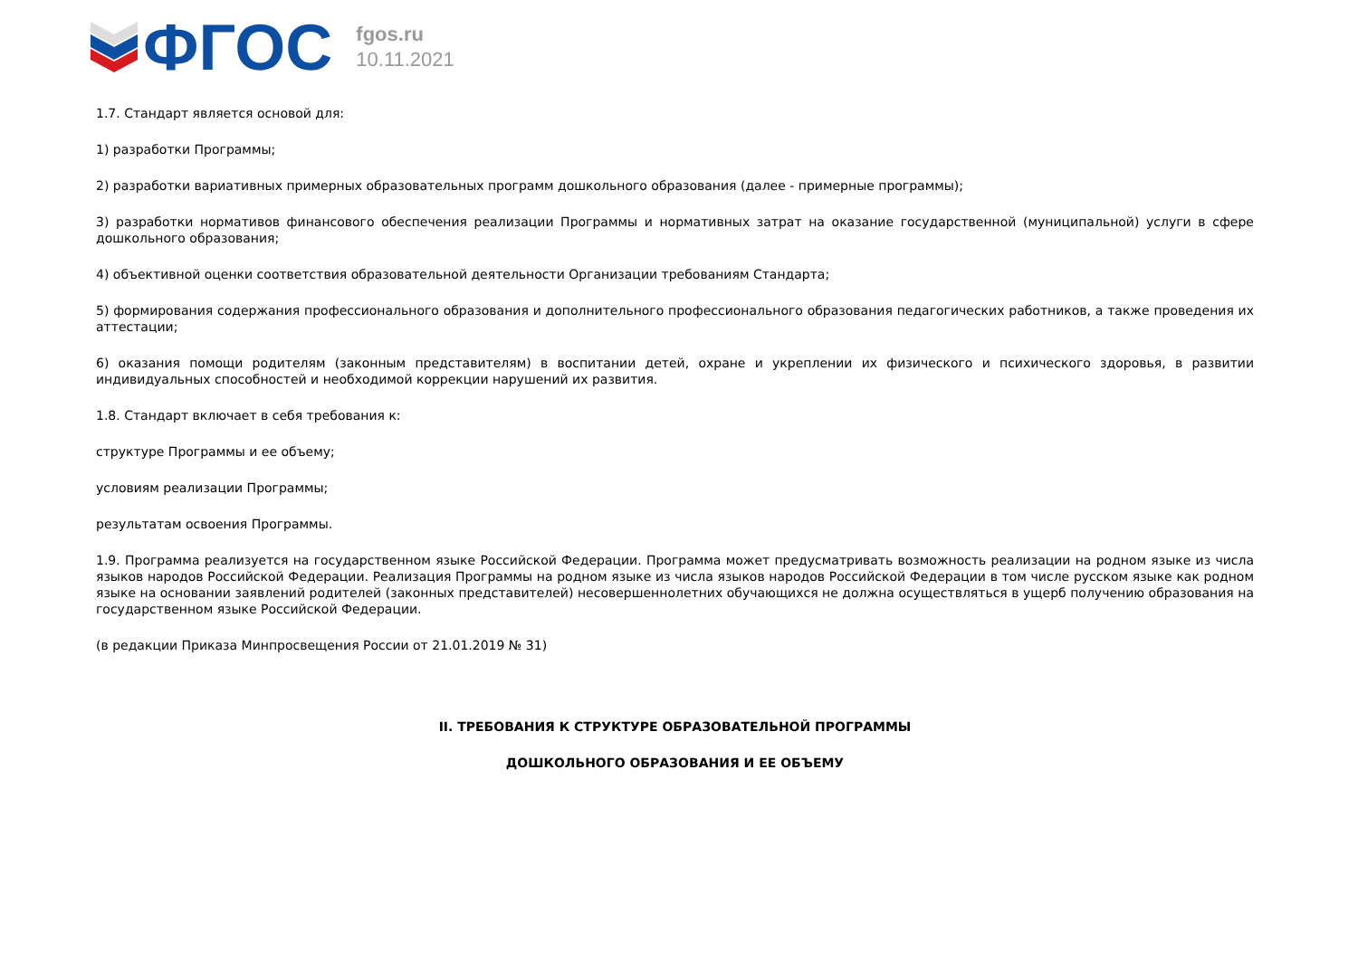ФГОС
fgos.ru
10.11.2021
1.7. Стандарт является основой для:
1) разработки Программы;
2) разработки вариативных примерных образовательных программ дошкольного образования (далее - примерные программы);
3) разработки нормативов финансового обеспечения реализации Программы и нормативных затрат на оказание государственной (муниципальной) услуги в сфере дошкольного образования;
4) объективной оценки соответствия образовательной деятельности Организации требованиям Стандарта;
5) формирования содержания профессионального образования и дополнительного профессионального образования педагогических работников, а также проведения их аттестации;
6) оказания помощи родителям (законным представителям) в воспитании детей, охране и укреплении их физического и психического здоровья, в развитии индивидуальных способностей и необходимой коррекции нарушений их развития.
1.8. Стандарт включает в себя требования к:
структуре Программы и ее объему;
условиям реализации Программы;
результатам освоения Программы.
1.9. Программа реализуется на государственном языке Российской Федерации. Программа может предусматривать возможность реализации на родном языке из числа языков народов Российской Федерации. Реализация Программы на родном языке из числа языков народов Российской Федерации в том числе русском языке как родном языке на основании заявлений родителей (законных представителей) несовершеннолетних обучающихся не должна осуществляться в ущерб получению образования на государственном языке Российской Федерации.
(в редакции Приказа Минпросвещения России от 21.01.2019 № 31)
II. ТРЕБОВАНИЯ К СТРУКТУРЕ ОБРАЗОВАТЕЛЬНОЙ ПРОГРАММЫ
ДОШКОЛЬНОГО ОБРАЗОВАНИЯ И ЕЕ ОБЪЕМУ